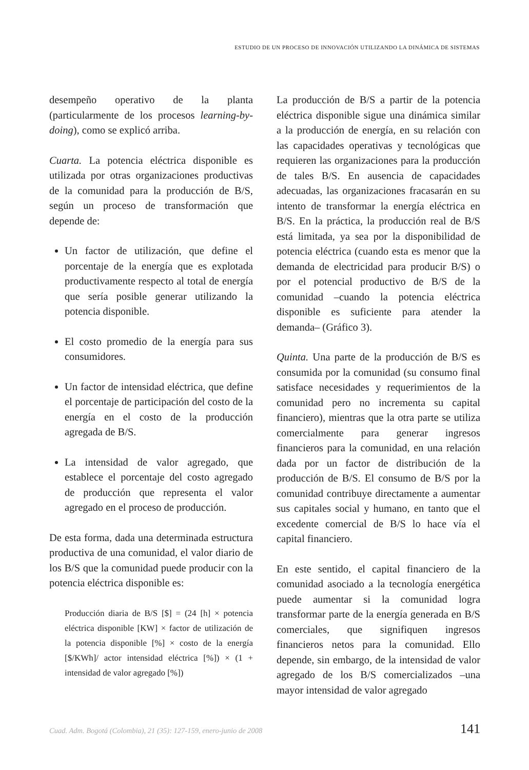ESTUDIO DE UN PROCESO DE INNOVACIÓN UTILIZANDO LA DINÁMICA DE SISTEMAS
desempeño operativo de la planta (particularmente de los procesos learning-by-doing), como se explicó arriba.
Cuarta. La potencia eléctrica disponible es utilizada por otras organizaciones productivas de la comunidad para la producción de B/S, según un proceso de transformación que depende de:
Un factor de utilización, que define el porcentaje de la energía que es explotada productivamente respecto al total de energía que sería posible generar utilizando la potencia disponible.
El costo promedio de la energía para sus consumidores.
Un factor de intensidad eléctrica, que define el porcentaje de participación del costo de la energía en el costo de la producción agregada de B/S.
La intensidad de valor agregado, que establece el porcentaje del costo agregado de producción que representa el valor agregado en el proceso de producción.
De esta forma, dada una determinada estructura productiva de una comunidad, el valor diario de los B/S que la comunidad puede producir con la potencia eléctrica disponible es:
Producción diaria de B/S [$] = (24 [h] × potencia eléctrica disponible [KW] × factor de utilización de la potencia disponible [%] × costo de la energía [$/KWh]/ actor intensidad eléctrica [%]) × (1 + intensidad de valor agregado [%])
La producción de B/S a partir de la potencia eléctrica disponible sigue una dinámica similar a la producción de energía, en su relación con las capacidades operativas y tecnológicas que requieren las organizaciones para la producción de tales B/S. En ausencia de capacidades adecuadas, las organizaciones fracasarán en su intento de transformar la energía eléctrica en B/S. En la práctica, la producción real de B/S está limitada, ya sea por la disponibilidad de potencia eléctrica (cuando esta es menor que la demanda de electricidad para producir B/S) o por el potencial productivo de B/S de la comunidad –cuando la potencia eléctrica disponible es suficiente para atender la demanda– (Gráfico 3).
Quinta. Una parte de la producción de B/S es consumida por la comunidad (su consumo final satisface necesidades y requerimientos de la comunidad pero no incrementa su capital financiero), mientras que la otra parte se utiliza comercialmente para generar ingresos financieros para la comunidad, en una relación dada por un factor de distribución de la producción de B/S. El consumo de B/S por la comunidad contribuye directamente a aumentar sus capitales social y humano, en tanto que el excedente comercial de B/S lo hace vía el capital financiero.
En este sentido, el capital financiero de la comunidad asociado a la tecnología energética puede aumentar si la comunidad logra transformar parte de la energía generada en B/S comerciales, que signifiquen ingresos financieros netos para la comunidad. Ello depende, sin embargo, de la intensidad de valor agregado de los B/S comercializados –una mayor intensidad de valor agregado
Cuad. Adm. Bogotá (Colombia), 21 (35): 127-159, enero-junio de 2008 141